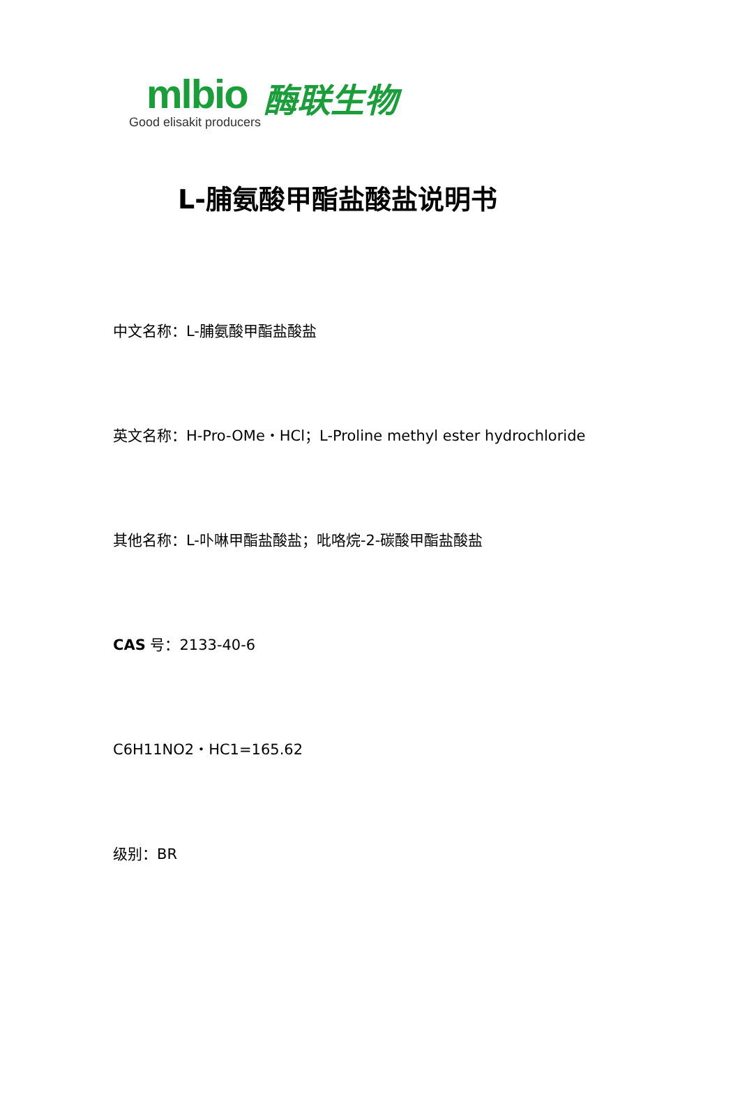mlbio
Good elisakit producers
酶联生物
L-脯氨酸甲酯盐酸盐说明书
中文名称：L-脯氨酸甲酯盐酸盐
英文名称：H-Pro-OMe・HCl；L-Proline methyl ester hydrochloride
其他名称：L-卟啉甲酯盐酸盐；吡咯烷-2-碳酸甲酯盐酸盐
CAS 号：2133-40-6
C6H11NO2・HC1=165.62
级别：BR